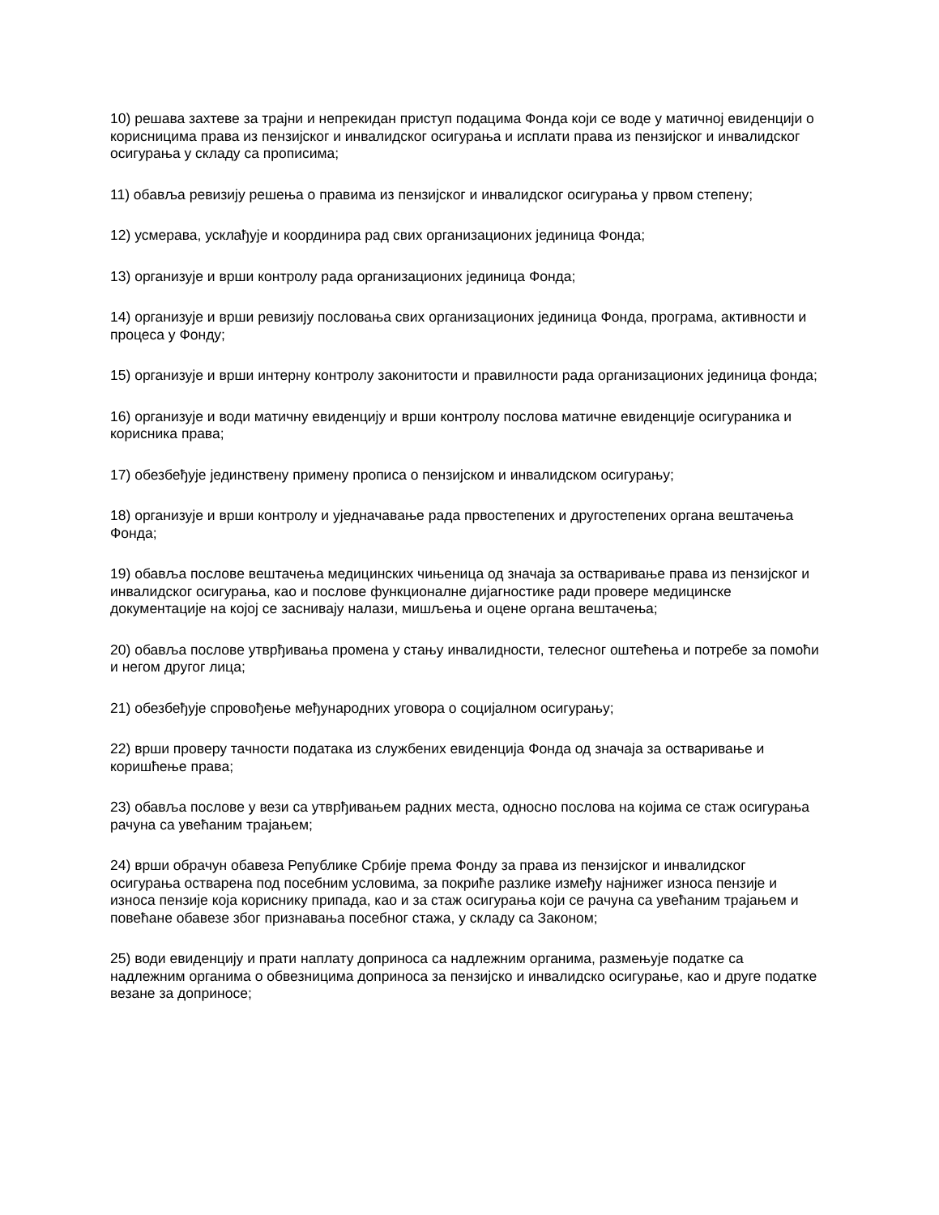10) решава захтеве за трајни и непрекидан приступ подацима Фонда који се воде у матичној евиденцији о корисницима права из пензијског и инвалидског осигурања и исплати права из пензијског и инвалидског осигурања у складу са прописима;
11) обавља ревизију решења о правима из пензијског и инвалидског осигурања у првом степену;
12) усмерава, усклађује и координира рад свих организационих јединица Фонда;
13) организује и врши контролу рада организационих јединица Фонда;
14) организује и врши ревизију пословања свих организационих јединица Фонда, програма, активности и процеса у Фонду;
15) организује и врши интерну контролу законитости и правилности рада организационих јединица фонда;
16) организује и води матичну евиденцију и врши контролу послова матичне евиденције осигураника и корисника права;
17) обезбеђује јединствену примену прописа о пензијском и инвалидском осигурању;
18) организује и врши контролу и уједначавање рада првостепених и другостепених органа вештачења Фонда;
19) обавља послове вештачења медицинских чињеница од значаја за остваривање права из пензијског и инвалидског осигурања, као и послове функционалне дијагностике ради провере медицинске документације на којој се заснивају налази, мишљења и оцене органа вештачења;
20) обавља послове утврђивања промена у стању инвалидности, телесног оштећења и потребе за помоћи и негом другог лица;
21) обезбеђује спровођење међународних уговора о социјалном осигурању;
22) врши проверу тачности података из службених евиденција Фонда од значаја за остваривање и коришћење права;
23) обавља послове у вези са утврђивањем радних места, односно послова на којима се стаж осигурања рачуна са увећаним трајањем;
24) врши обрачун обавеза Републике Србије према Фонду за права из пензијског и инвалидског осигурања остварена под посебним условима, за покриће разлике између најнижег износа пензије и износа пензије која кориснику припада, као и за стаж осигурања који се рачуна са увећаним трајањем и повећане обавезе због признавања посебног стажа, у складу са Законом;
25) води евиденцију и прати наплату доприноса са надлежним органима, размењује податке са надлежним органима о обвезницима доприноса за пензијско и инвалидско осигурање, као и друге податке везане за доприносе;